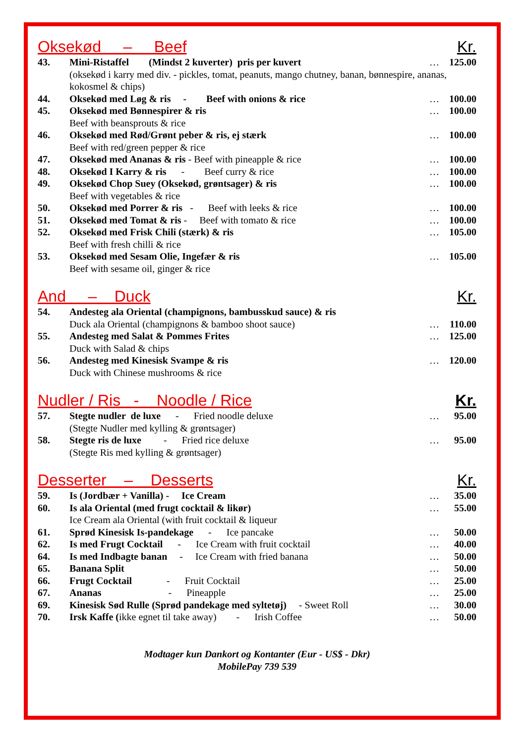Oksekød – Beef Kr.
| 43. | Mini-Ristaffel (Mindst 2 kuverter) pris per kuvert | … | 125.00 |
| | (oksekød i karry med div. - pickles, tomat, peanuts, mango chutney, banan, bønnespire, ananas, kokosmel & chips) | | |
| 44. | Oksekød med Løg & ris - Beef with onions & rice | … | 100.00 |
| 45. | Oksekød med Bønnespirer & ris Beef with beansprouts & rice | … | 100.00 |
| 46. | Oksekød med Rød/Grønt peber & ris, ej stærk Beef with red/green pepper & rice | … | 100.00 |
| 47. | Oksekød med Ananas & ris - Beef with pineapple & rice | … | 100.00 |
| 48. | Oksekød I Karry & ris - Beef curry & rice | … | 100.00 |
| 49. | Oksekød Chop Suey (Oksekød, grøntsager) & ris Beef with vegetables & rice | … | 100.00 |
| 50. | Oksekød med Porrer & ris - Beef with leeks & rice | … | 100.00 |
| 51. | Oksekød med Tomat & ris - Beef with tomato & rice | … | 100.00 |
| 52. | Oksekød med Frisk Chili (stærk) & ris Beef with fresh chilli & rice | … | 105.00 |
| 53. | Oksekød med Sesam Olie, Ingefær & ris Beef with sesame oil, ginger & rice | … | 105.00 |
And – Duck Kr.
| 54. | Andesteg ala Oriental (champignons, bambusskud sauce) & ris Duck ala Oriental (champignons & bamboo shoot sauce) | … | 110.00 |
| 55. | Andesteg med Salat & Pommes Frites Duck with Salad & chips | … | 125.00 |
| 56. | Andesteg med Kinesisk Svampe & ris Duck with Chinese mushrooms & rice | … | 120.00 |
Nudler / Ris - Noodle / Rice Kr.
| 57. | Stegte nudler de luxe - Fried noodle deluxe (Stegte Nudler med kylling & grøntsager) | … | 95.00 |
| 58. | Stegte ris de luxe - Fried rice deluxe (Stegte Ris med kylling & grøntsager) | … | 95.00 |
Desserter – Desserts Kr.
| 59. | Is (Jordbær + Vanilla) - Ice Cream | … | 35.00 |
| 60. | Is ala Oriental (med frugt cocktail & likør) Ice Cream ala Oriental (with fruit cocktail & liqueur | … | 55.00 |
| 61. | Sprød Kinesisk Is-pandekage - Ice pancake | … | 50.00 |
| 62. | Is med Frugt Cocktail - Ice Cream with fruit cocktail | … | 40.00 |
| 64. | Is med Indbagte banan - Ice Cream with fried banana | … | 50.00 |
| 65. | Banana Split | … | 50.00 |
| 66. | Frugt Cocktail - Fruit Cocktail | … | 25.00 |
| 67. | Ananas - Pineapple | … | 25.00 |
| 69. | Kinesisk Sød Rulle (Sprød pandekage med syltetøj) - Sweet Roll | … | 30.00 |
| 70. | Irsk Kaffe ( ikke egnet til take away) - Irish Coffee | … | 50.00 |
Modtager kun Dankort og Kontanter (Eur - US$ - Dkr)
MobilePay 739 539